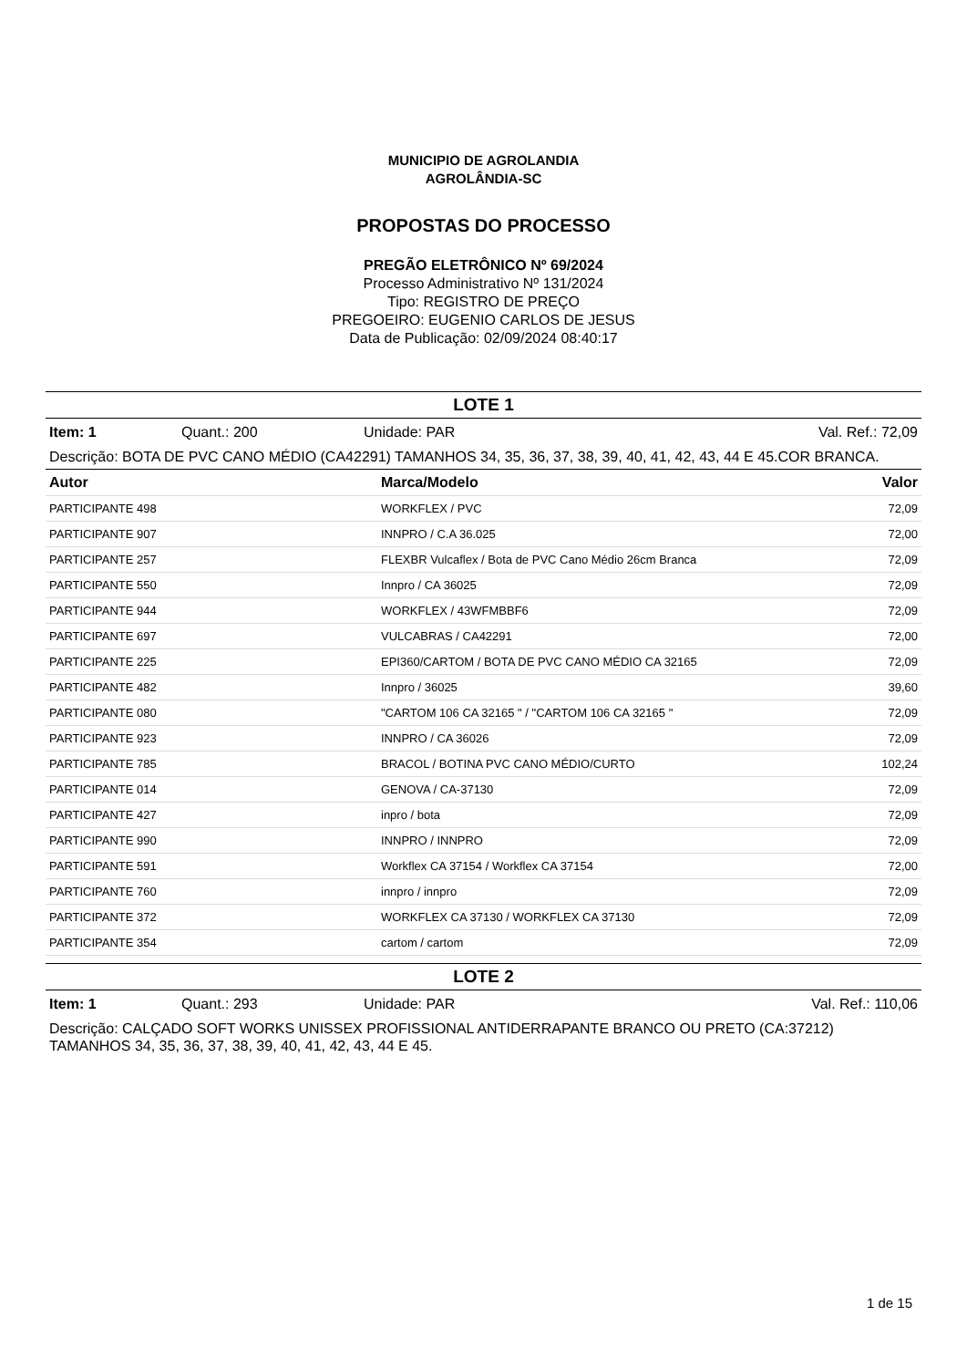MUNICIPIO DE AGROLANDIA
AGROLÂNDIA-SC
PROPOSTAS DO PROCESSO
PREGÃO ELETRÔNICO Nº 69/2024
Processo Administrativo Nº 131/2024
Tipo: REGISTRO DE PREÇO
PREGOEIRO: EUGENIO CARLOS DE JESUS
Data de Publicação: 02/09/2024 08:40:17
LOTE 1
Item: 1 Quant.: 200 Unidade: PAR Val. Ref.: 72,09
Descrição: BOTA DE PVC CANO MÉDIO (CA42291) TAMANHOS 34, 35, 36, 37, 38, 39, 40, 41, 42, 43, 44 E 45.COR BRANCA.
| Autor | Marca/Modelo | Valor |
| --- | --- | --- |
| PARTICIPANTE 498 | WORKFLEX / PVC | 72,09 |
| PARTICIPANTE 907 | INNPRO / C.A 36.025 | 72,00 |
| PARTICIPANTE 257 | FLEXBR Vulcaflex / Bota de PVC Cano Médio 26cm Branca | 72,09 |
| PARTICIPANTE 550 | Innpro / CA 36025 | 72,09 |
| PARTICIPANTE 944 | WORKFLEX / 43WFMBBF6 | 72,09 |
| PARTICIPANTE 697 | VULCABRAS / CA42291 | 72,00 |
| PARTICIPANTE 225 | EPI360/CARTOM / BOTA DE PVC CANO MÉDIO CA 32165 | 72,09 |
| PARTICIPANTE 482 | Innpro / 36025 | 39,60 |
| PARTICIPANTE 080 | "CARTOM 106 CA 32165 " / "CARTOM 106 CA 32165 " | 72,09 |
| PARTICIPANTE 923 | INNPRO / CA 36026 | 72,09 |
| PARTICIPANTE 785 | BRACOL / BOTINA PVC CANO MÉDIO/CURTO | 102,24 |
| PARTICIPANTE 014 | GENOVA / CA-37130 | 72,09 |
| PARTICIPANTE 427 | inpro / bota | 72,09 |
| PARTICIPANTE 990 | INNPRO / INNPRO | 72,09 |
| PARTICIPANTE 591 | Workflex CA 37154 / Workflex CA 37154 | 72,00 |
| PARTICIPANTE 760 | innpro / innpro | 72,09 |
| PARTICIPANTE 372 | WORKFLEX CA 37130 / WORKFLEX CA 37130 | 72,09 |
| PARTICIPANTE 354 | cartom / cartom | 72,09 |
LOTE 2
Item: 1 Quant.: 293 Unidade: PAR Val. Ref.: 110,06
Descrição: CALÇADO SOFT WORKS UNISSEX PROFISSIONAL ANTIDERRAPANTE BRANCO OU PRETO (CA:37212) TAMANHOS 34, 35, 36, 37, 38, 39, 40, 41, 42, 43, 44 E 45.
1 de 15